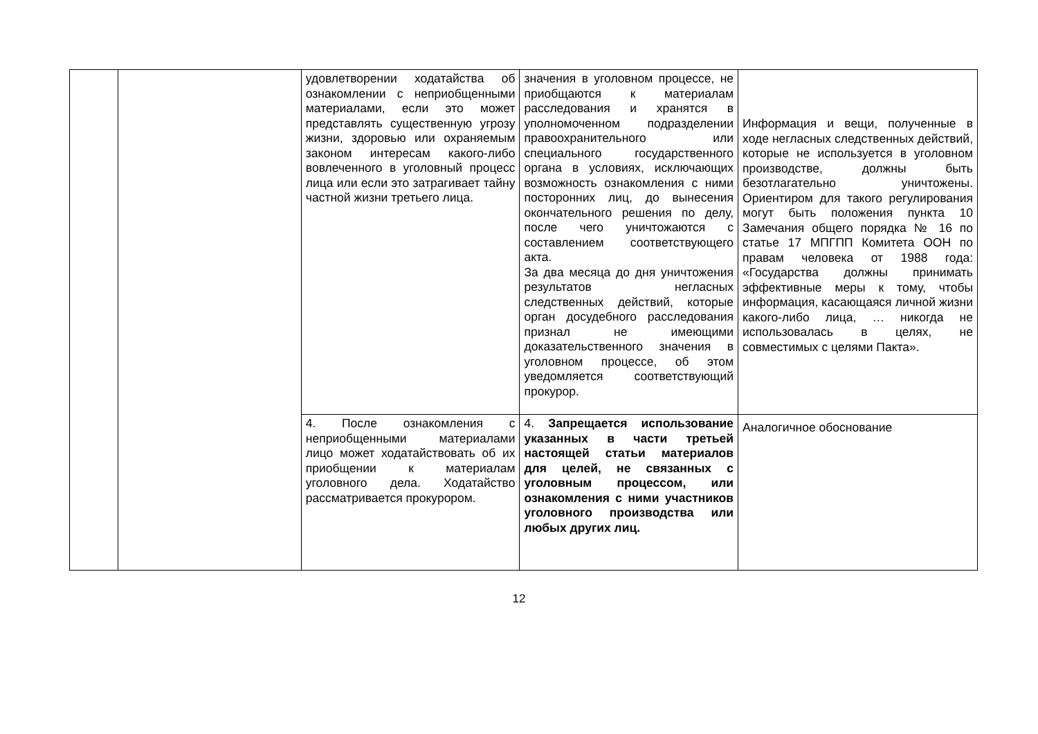| | | удовлетворении ходатайства об ознакомлении с неприобщенными материалами, если это может представлять существенную угрозу жизни, здоровью или охраняемым законом интересам какого-либо вовлеченного в уголовный процесс лица или если это затрагивает тайну частной жизни третьего лица. | значения в уголовном процессе, не приобщаются к материалам расследования и хранятся в уполномоченном подразделении правоохранительного или специального государственного органа в условиях, исключающих возможность ознакомления с ними посторонних лиц, до вынесения окончательного решения по делу, после чего уничтожаются с составлением соответствующего акта. За два месяца до дня уничтожения результатов негласных следственных действий, которые орган досудебного расследования признал не имеющими доказательственного значения в уголовном процессе, об этом уведомляется соответствующий прокурор. | Информация и вещи, полученные в ходе негласных следственных действий, которые не используется в уголовном производстве, должны быть безотлагательно уничтожены. Ориентиром для такого регулирования могут быть положения пункта 10 Замечания общего порядка № 16 по статье 17 МПГПП Комитета ООН по правам человека от 1988 года: «Государства должны принимать эффективные меры к тому, чтобы информация, касающаяся личной жизни какого-либо лица, … никогда не использовалась в целях, не совместимых с целями Пакта». |
| | | 4. После ознакомления с неприобщенными материалами лицо может ходатайствовать об их приобщении к материалам уголовного дела. Ходатайство рассматривается прокурором. | 4. Запрещается использование указанных в части третьей настоящей статьи материалов для целей, не связанных с уголовным процессом, или ознакомления с ними участников уголовного производства или любых других лиц. | Аналогичное обоснование |
12